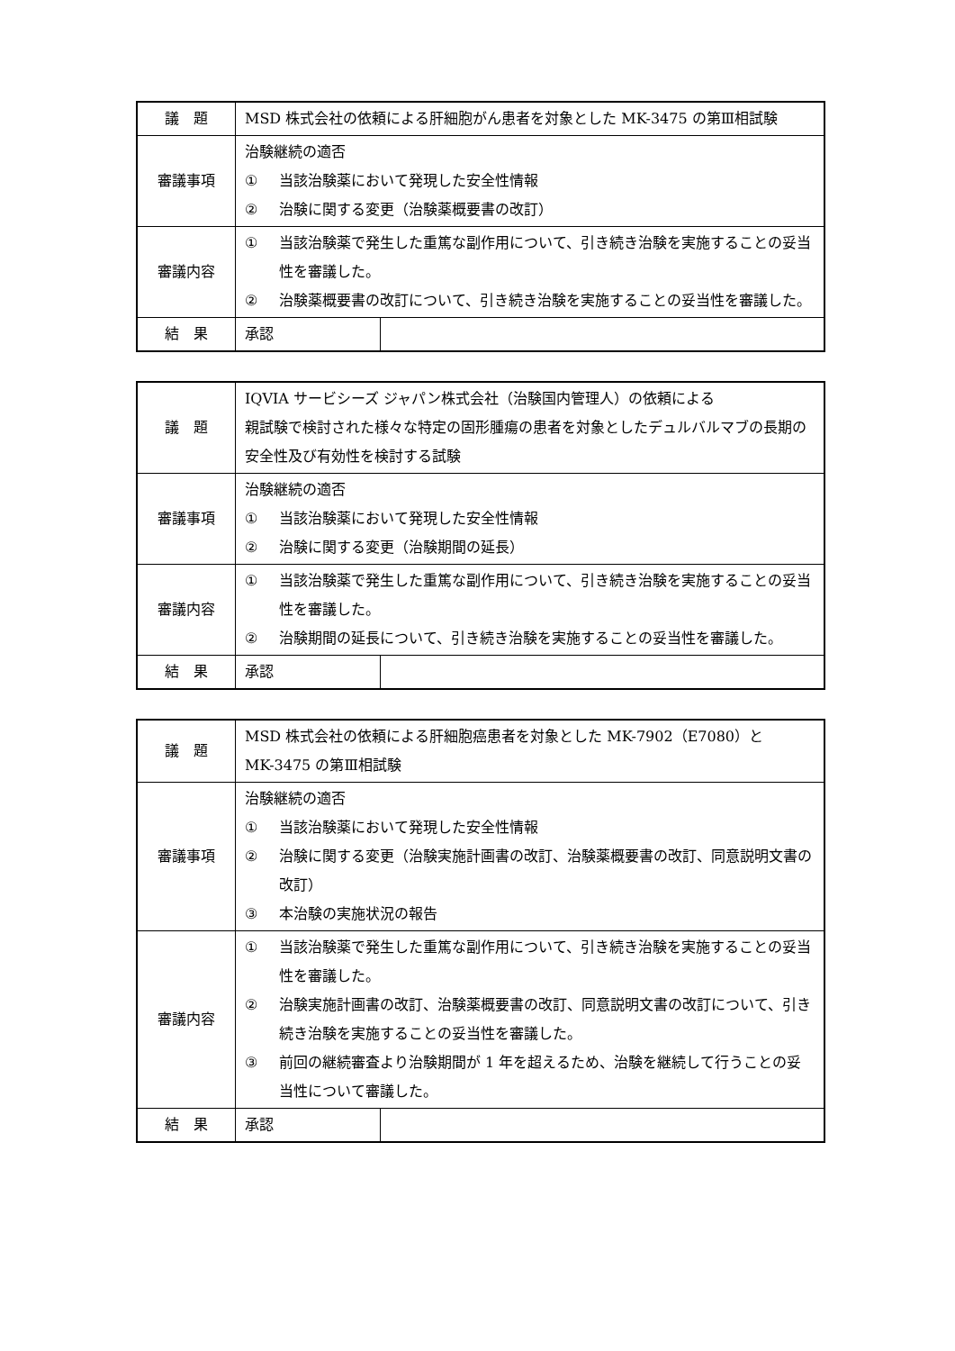| 議 題 | MSD 株式会社の依頼による肝細胞がん患者を対象とした MK-3475 の第Ⅲ相試験 | |
| 審議事項 | 治験継続の適否 ① 当該治験薬において発現した安全性情報 ② 治験に関する変更（治験薬概要書の改訂） | |
| 審議内容 | ① 当該治験薬で発生した重篤な副作用について、引き続き治験を実施することの妥当性を審議した。 ② 治験薬概要書の改訂について、引き続き治験を実施することの妥当性を審議した。 | |
| 結 果 | 承認 | |
| 議 題 | IQVIA サービシーズ ジャパン株式会社（治験国内管理人）の依頼による 親試験で検討された様々な特定の固形腫瘍の患者を対象としたデュルバルマブの長期の安全性及び有効性を検討する試験 | |
| 審議事項 | 治験継続の適否 ① 当該治験薬において発現した安全性情報 ② 治験に関する変更（治験期間の延長） | |
| 審議内容 | ① 当該治験薬で発生した重篤な副作用について、引き続き治験を実施することの妥当性を審議した。 ② 治験期間の延長について、引き続き治験を実施することの妥当性を審議した。 | |
| 結 果 | 承認 | |
| 議 題 | MSD 株式会社の依頼による肝細胞癌患者を対象とした MK-7902（E7080）と MK-3475 の第Ⅲ相試験 | |
| 審議事項 | 治験継続の適否 ① 当該治験薬において発現した安全性情報 ② 治験に関する変更（治験実施計画書の改訂、治験薬概要書の改訂、同意説明文書の改訂） ③ 本治験の実施状況の報告 | |
| 審議内容 | ① 当該治験薬で発生した重篤な副作用について、引き続き治験を実施することの妥当性を審議した。 ② 治験実施計画書の改訂、治験薬概要書の改訂、同意説明文書の改訂について、引き続き治験を実施することの妥当性を審議した。 ③ 前回の継続審査より治験期間が 1 年を超えるため、治験を継続して行うことの妥当性について審議した。 | |
| 結 果 | 承認 | |